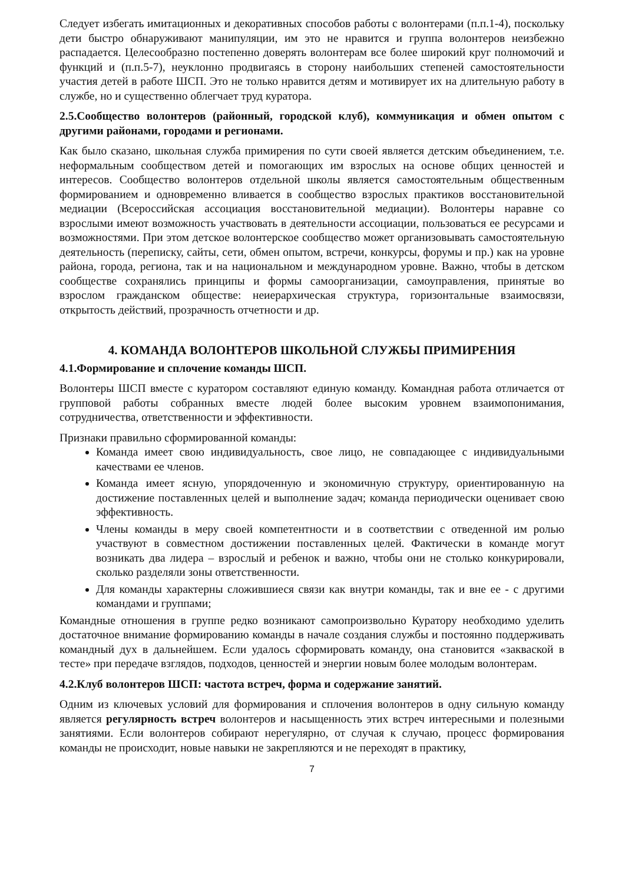Следует избегать имитационных и декоративных способов работы с волонтерами (п.п.1-4), поскольку дети быстро обнаруживают манипуляции, им это не нравится и группа волонтеров неизбежно распадается. Целесообразно постепенно доверять волонтерам все более широкий круг полномочий и функций и (п.п.5-7), неуклонно продвигаясь в сторону наибольших степеней самостоятельности участия детей в работе ШСП. Это не только нравится детям и мотивирует их на длительную работу в службе, но и существенно облегчает труд куратора.
2.5.Сообщество волонтеров (районный, городской клуб), коммуникация и обмен опытом с другими районами, городами и регионами.
Как было сказано, школьная служба примирения по сути своей является детским объединением, т.е. неформальным сообществом детей и помогающих им взрослых на основе общих ценностей и интересов. Сообщество волонтеров отдельной школы является самостоятельным общественным формированием и одновременно вливается в сообщество взрослых практиков восстановительной медиации (Всероссийская ассоциация восстановительной медиации). Волонтеры наравне со взрослыми имеют возможность участвовать в деятельности ассоциации, пользоваться ее ресурсами и возможностями. При этом детское волонтерское сообщество может организовывать самостоятельную деятельность (переписку, сайты, сети, обмен опытом, встречи, конкурсы, форумы и пр.) как на уровне района, города, региона, так и на национальном и международном уровне. Важно, чтобы в детском сообществе сохранялись принципы и формы самоорганизации, самоуправления, принятые во взрослом гражданском обществе: неиерархическая структура, горизонтальные взаимосвязи, открытость действий, прозрачность отчетности и др.
4. КОМАНДА ВОЛОНТЕРОВ ШКОЛЬНОЙ СЛУЖБЫ ПРИМИРЕНИЯ
4.1.Формирование и сплочение команды ШСП.
Волонтеры ШСП вместе с куратором составляют единую команду. Командная работа отличается от групповой работы собранных вместе людей более высоким уровнем взаимопонимания, сотрудничества, ответственности и эффективности.
Признаки правильно сформированной команды:
Команда имеет свою индивидуальность, свое лицо, не совпадающее с индивидуальными качествами ее членов.
Команда имеет ясную, упорядоченную и экономичную структуру, ориентированную на достижение поставленных целей и выполнение задач; команда периодически оценивает свою эффективность.
Члены команды в меру своей компетентности и в соответствии с отведенной им ролью участвуют в совместном достижении поставленных целей. Фактически в команде могут возникать два лидера – взрослый и ребенок и важно, чтобы они не столько конкурировали, сколько разделяли зоны ответственности.
Для команды характерны сложившиеся связи как внутри команды, так и вне ее - с другими командами и группами;
Командные отношения в группе редко возникают самопроизвольно Куратору необходимо уделить достаточное внимание формированию команды в начале создания службы и постоянно поддерживать командный дух в дальнейшем. Если удалось сформировать команду, она становится «закваской в тесте» при передаче взглядов, подходов, ценностей и энергии новым более молодым волонтерам.
4.2.Клуб волонтеров ШСП: частота встреч, форма и содержание занятий.
Одним из ключевых условий для формирования и сплочения волонтеров в одну сильную команду является регулярность встреч волонтеров и насыщенность этих встреч интересными и полезными занятиями. Если волонтеров собирают нерегулярно, от случая к случаю, процесс формирования команды не происходит, новые навыки не закрепляются и не переходят в практику,
7